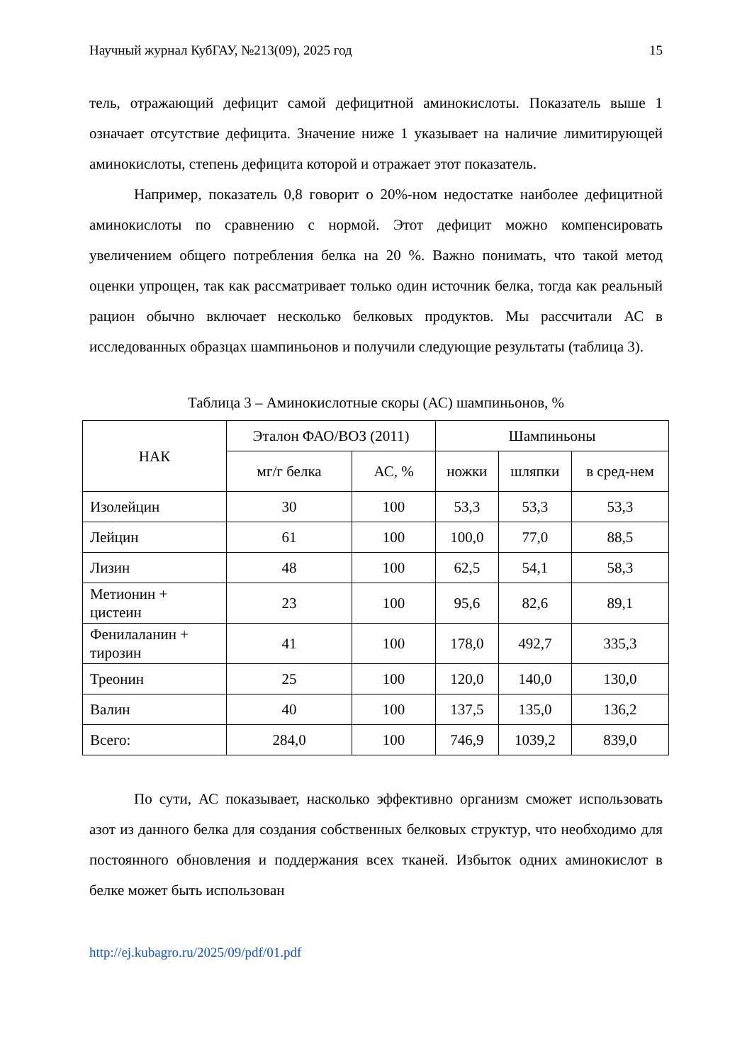Научный журнал КубГАУ, №213(09), 2025 год 15
тель, отражающий дефицит самой дефицитной аминокислоты. Показатель выше 1 означает отсутствие дефицита. Значение ниже 1 указывает на наличие лимитирующей аминокислоты, степень дефицита которой и отражает этот показатель.
Например, показатель 0,8 говорит о 20%-ном недостатке наиболее дефицитной аминокислоты по сравнению с нормой. Этот дефицит можно компенсировать увеличением общего потребления белка на 20 %. Важно понимать, что такой метод оценки упрощен, так как рассматривает только один источник белка, тогда как реальный рацион обычно включает несколько белковых продуктов. Мы рассчитали АС в исследованных образцах шампиньонов и получили следующие результаты (таблица 3).
Таблица 3 – Аминокислотные скоры (АС) шампиньонов, %
| НАК | Эталон ФАО/ВОЗ (2011) | | Шампиньоны | | |
| --- | --- | --- | --- | --- | --- |
| | мг/г белка | АС, % | ножки | шляпки | в сред-нем |
| Изолейцин | 30 | 100 | 53,3 | 53,3 | 53,3 |
| Лейцин | 61 | 100 | 100,0 | 77,0 | 88,5 |
| Лизин | 48 | 100 | 62,5 | 54,1 | 58,3 |
| Метионин + цистеин | 23 | 100 | 95,6 | 82,6 | 89,1 |
| Фенилаланин + тирозин | 41 | 100 | 178,0 | 492,7 | 335,3 |
| Треонин | 25 | 100 | 120,0 | 140,0 | 130,0 |
| Валин | 40 | 100 | 137,5 | 135,0 | 136,2 |
| Всего: | 284,0 | 100 | 746,9 | 1039,2 | 839,0 |
По сути, АС показывает, насколько эффективно организм сможет использовать азот из данного белка для создания собственных белковых структур, что необходимо для постоянного обновления и поддержания всех тканей. Избыток одних аминокислот в белке может быть использован
http://ej.kubagro.ru/2025/09/pdf/01.pdf